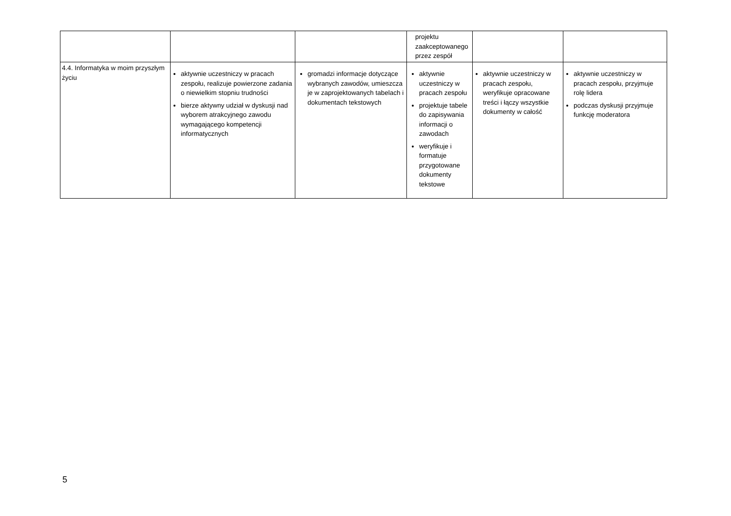| | | | projektu zaakceptowanego przez zespół | | |
| 4.4. Informatyka w moim przyszłym życiu | aktywnie uczestniczy w pracach zespołu, realizuje powierzone zadania o niewielkim stopniu trudności bierze aktywny udział w dyskusji nad wyborem atrakcyjnego zawodu wymagającego kompetencji informatycznych | gromadzi informacje dotyczące wybranych zawodów, umieszcza je w zaprojektowanych tabelach i dokumentach tekstowych | aktywnie uczestniczy w pracach zespołu projektuje tabele do zapisywania informacji o zawodach weryfikuje i formatuje przygotowane dokumenty tekstowe | aktywnie uczestniczy w pracach zespołu, weryfikuje opracowane treści i łączy wszystkie dokumenty w całość | aktywnie uczestniczy w pracach zespołu, przyjmuje rolę lidera podczas dyskusji przyjmuje funkcję moderatora |
5